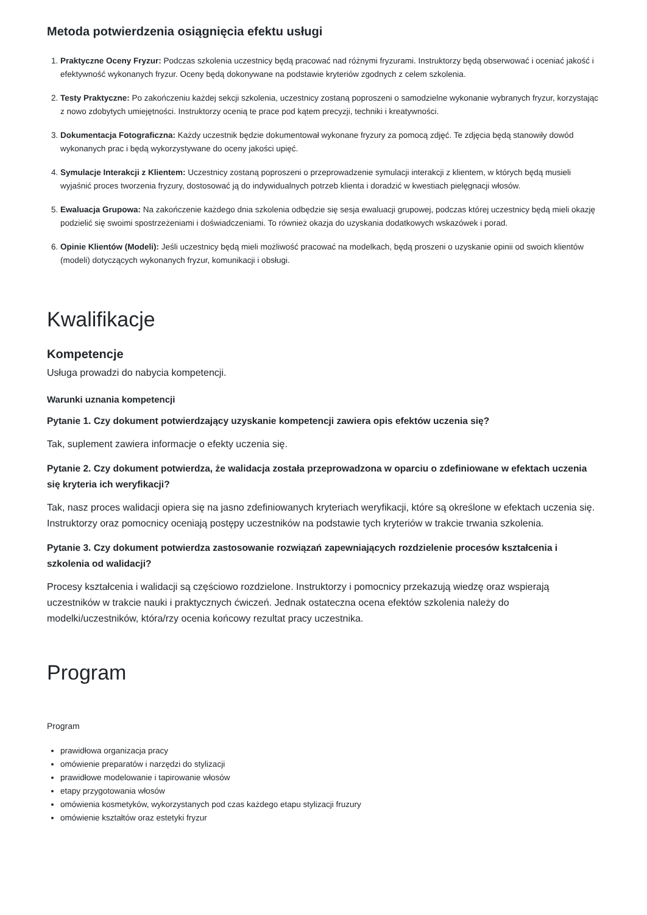Metoda potwierdzenia osiągnięcia efektu usługi
1. Praktyczne Oceny Fryzur: Podczas szkolenia uczestnicy będą pracować nad różnymi fryzurami. Instruktorzy będą obserwować i oceniać jakość i efektywność wykonanych fryzur. Oceny będą dokonywane na podstawie kryteriów zgodnych z celem szkolenia.
2. Testy Praktyczne: Po zakończeniu każdej sekcji szkolenia, uczestnicy zostaną poproszeni o samodzielne wykonanie wybranych fryzur, korzystając z nowo zdobytych umiejętności. Instruktorzy ocenią te prace pod kątem precyzji, techniki i kreatywności.
3. Dokumentacja Fotograficzna: Każdy uczestnik będzie dokumentował wykonane fryzury za pomocą zdjęć. Te zdjęcia będą stanowiły dowód wykonanych prac i będą wykorzystywane do oceny jakości upięć.
4. Symulacje Interakcji z Klientem: Uczestnicy zostaną poproszeni o przeprowadzenie symulacji interakcji z klientem, w których będą musieli wyjaśnić proces tworzenia fryzury, dostosować ją do indywidualnych potrzeb klienta i doradzić w kwestiach pielęgnacji włosów.
5. Ewaluacja Grupowa: Na zakończenie każdego dnia szkolenia odbędzie się sesja ewaluacji grupowej, podczas której uczestnicy będą mieli okazję podzielić się swoimi spostrzeżeniami i doświadczeniami. To również okazja do uzyskania dodatkowych wskazówek i porad.
6. Opinie Klientów (Modeli): Jeśli uczestnicy będą mieli możliwość pracować na modelkach, będą proszeni o uzyskanie opinii od swoich klientów (modeli) dotyczących wykonanych fryzur, komunikacji i obsługi.
Kwalifikacje
Kompetencje
Usługa prowadzi do nabycia kompetencji.
Warunki uznania kompetencji
Pytanie 1. Czy dokument potwierdzający uzyskanie kompetencji zawiera opis efektów uczenia się?
Tak, suplement zawiera informacje o efekty uczenia się.
Pytanie 2. Czy dokument potwierdza, że walidacja została przeprowadzona w oparciu o zdefiniowane w efektach uczenia się kryteria ich weryfikacji?
Tak, nasz proces walidacji opiera się na jasno zdefiniowanych kryteriach weryfikacji, które są określone w efektach uczenia się. Instruktorzy oraz pomocnicy oceniają postępy uczestników na podstawie tych kryteriów w trakcie trwania szkolenia.
Pytanie 3. Czy dokument potwierdza zastosowanie rozwiązań zapewniających rozdzielenie procesów kształcenia i szkolenia od walidacji?
Procesy kształcenia i walidacji są częściowo rozdzielone. Instruktorzy i pomocnicy przekazują wiedzę oraz wspierają uczestników w trakcie nauki i praktycznych ćwiczeń. Jednak ostateczna ocena efektów szkolenia należy do modelki/uczestników, która/rzy ocenia końcowy rezultat pracy uczestnika.
Program
Program
prawidłowa organizacja pracy
omówienie preparatów i narzędzi do stylizacji
prawidłowe modelowanie i tapirowanie włosów
etapy przygotowania włosów
omówienia kosmetyków, wykorzystanych pod czas każdego etapu stylizacji fruzury
omówienie kształtów oraz estetyki fryzur